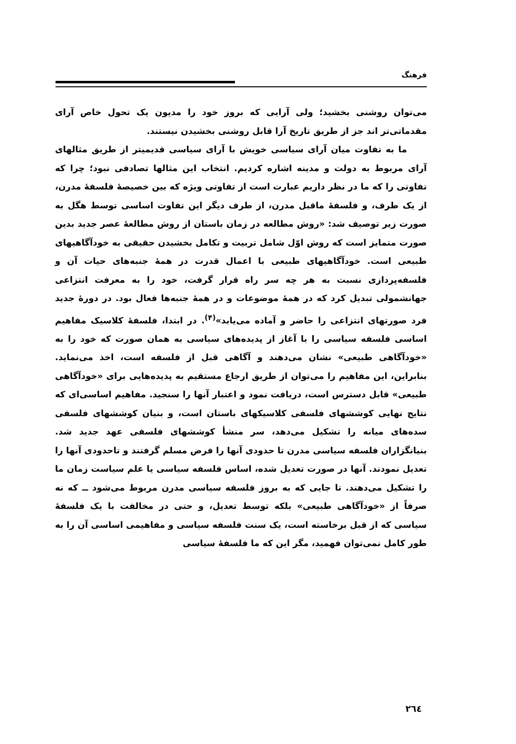فرهنگ
می‌توان روشنی بخشید؛ ولی آرایی که بروز خود را مدیون یک تحول خاص آرای مقدماتی‌تر اند جز از طریق تاریخ آرا قابل روشنی بخشیدن نیستند.
ما به تفاوت میان آرای سیاسی خویش با آرای سیاسی قدیمیتر از طریق مثالهای آرای مربوط به دولت و مدینه اشاره کردیم. انتخاب این مثالها تصادفی نبود؛ چرا که تفاوتی را که ما در نظر داریم عبارت است از تفاوتی ویژه که بین خصیصهٔ فلسفهٔ مدرن، از یک طرف، و فلسفهٔ ماقبل مدرن، از طرف دیگر این تفاوت اساسی توسط هگل به صورت زیر توصیف شد: «روش مطالعه در زمان باستان از روش مطالعهٔ عصر جدید بدین صورت متمایز است که روش اوّل شامل تربیت و تکامل بخشیدن حقیقی به خودآگاهیهای طبیعی است. خودآگاهیهای طبیعی با اعمال قدرت در همهٔ جنبه‌های حیات آن و فلسفه‌پردازی نسبت به هر چه سر راه قرار گرفت، خود را به معرفت انتزاعی جهانشمولی تبدیل کرد که در همهٔ موضوعات و در همهٔ جنبه‌ها فعال بود. در دورهٔ جدید فرد صورتهای انتزاعی را حاضر و آماده می‌یابد»<sup>(۴)</sup>. در ابتدا، فلسفهٔ کلاسیک مفاهیم اساسی فلسفه سیاسی را با آغاز از پدیده‌های سیاسی به همان صورت که خود را به «خودآگاهی طبیعی» نشان می‌دهند و آگاهی قبل از فلسفه است، اخذ می‌نماید. بنابراین، این مفاهیم را می‌توان از طریق ارجاع مستقیم به پدیده‌هایی برای «خودآگاهی طبیعی» قابل دسترس است، دریافت نمود و اعتبار آنها را سنجید. مفاهیم اساسی‌ای که نتایج نهایی کوششهای فلسفی کلاسیکهای باستان است، و بنیان کوششهای فلسفی سده‌های میانه را تشکیل می‌دهد، سر منشأ کوششهای فلسفی عهد جدید شد. بنیانگزاران فلسفه سیاسی مدرن تا حدودی آنها را فرض مسلم گرفتند و تاحدودی آنها را تعدیل نمودند. آنها در صورت تعدیل شده، اساس فلسفه سیاسی یا علم سیاست زمان ما را تشکیل می‌دهند. تا جایی که به بروز فلسفه سیاسی مدرن مربوط می‌شود ــ که نه صرفاً از «خودآگاهی طبیعی» بلکه توسط تعدیل، و حتی در مخالفت با یک فلسفهٔ سیاسی که از قبل برخاسته است، یک سنت فلسفه سیاسی و مفاهیمی اساسی آن را به طور کامل نمی‌توان فهمید، مگر این که ما فلسفهٔ سیاسی
۲٦٤